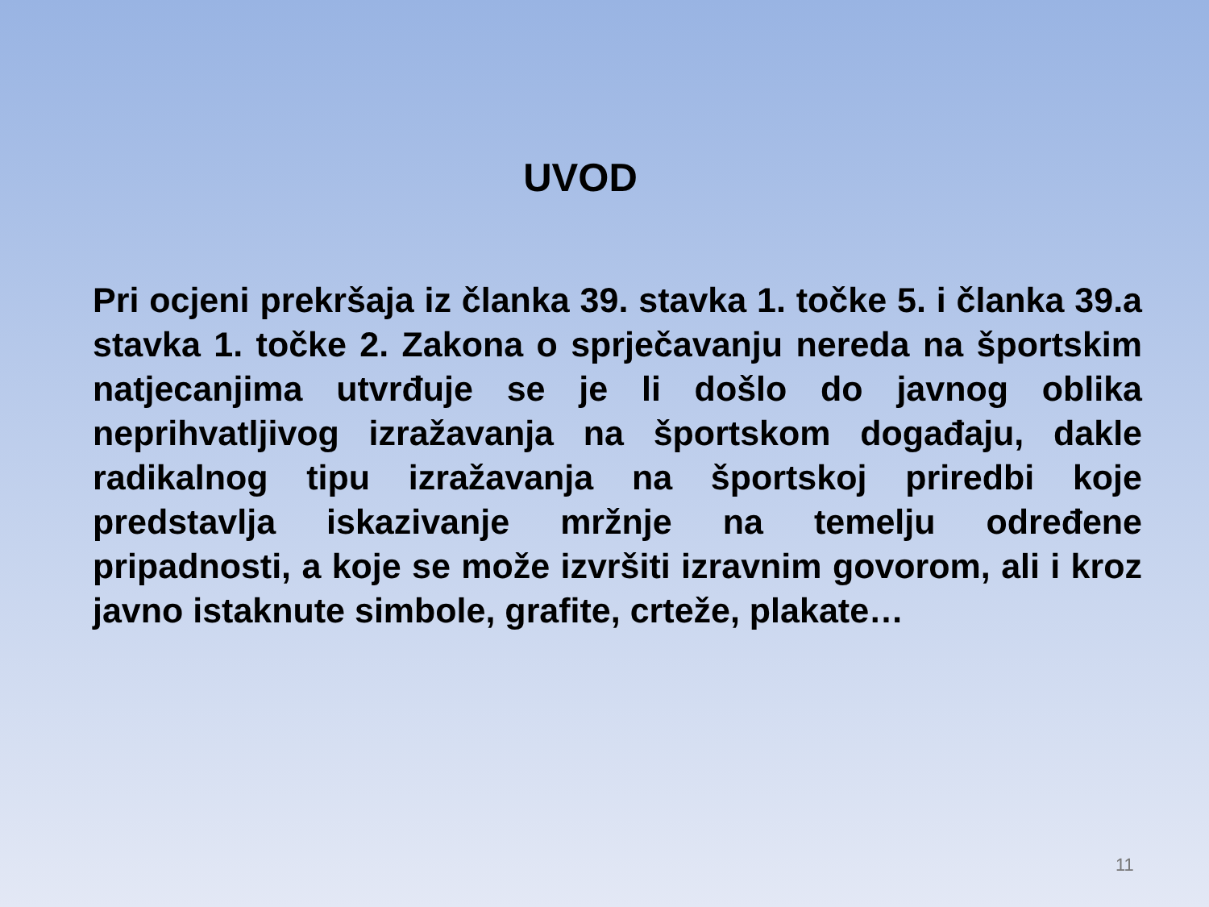UVOD
Pri ocjeni prekršaja iz članka 39. stavka 1. točke 5. i članka 39.a stavka 1. točke 2. Zakona o sprječavanju nereda na športskim natjecanjima utvrđuje se je li došlo do javnog oblika neprihvatljivog izražavanja na športskom događaju, dakle radikalnog tipu izražavanja na športskoj priredbi koje predstavlja iskazivanje mržnje na temelju određene pripadnosti, a koje se može izvršiti izravnim govorom, ali i kroz javno istaknute simbole, grafite, crteže, plakate…
11